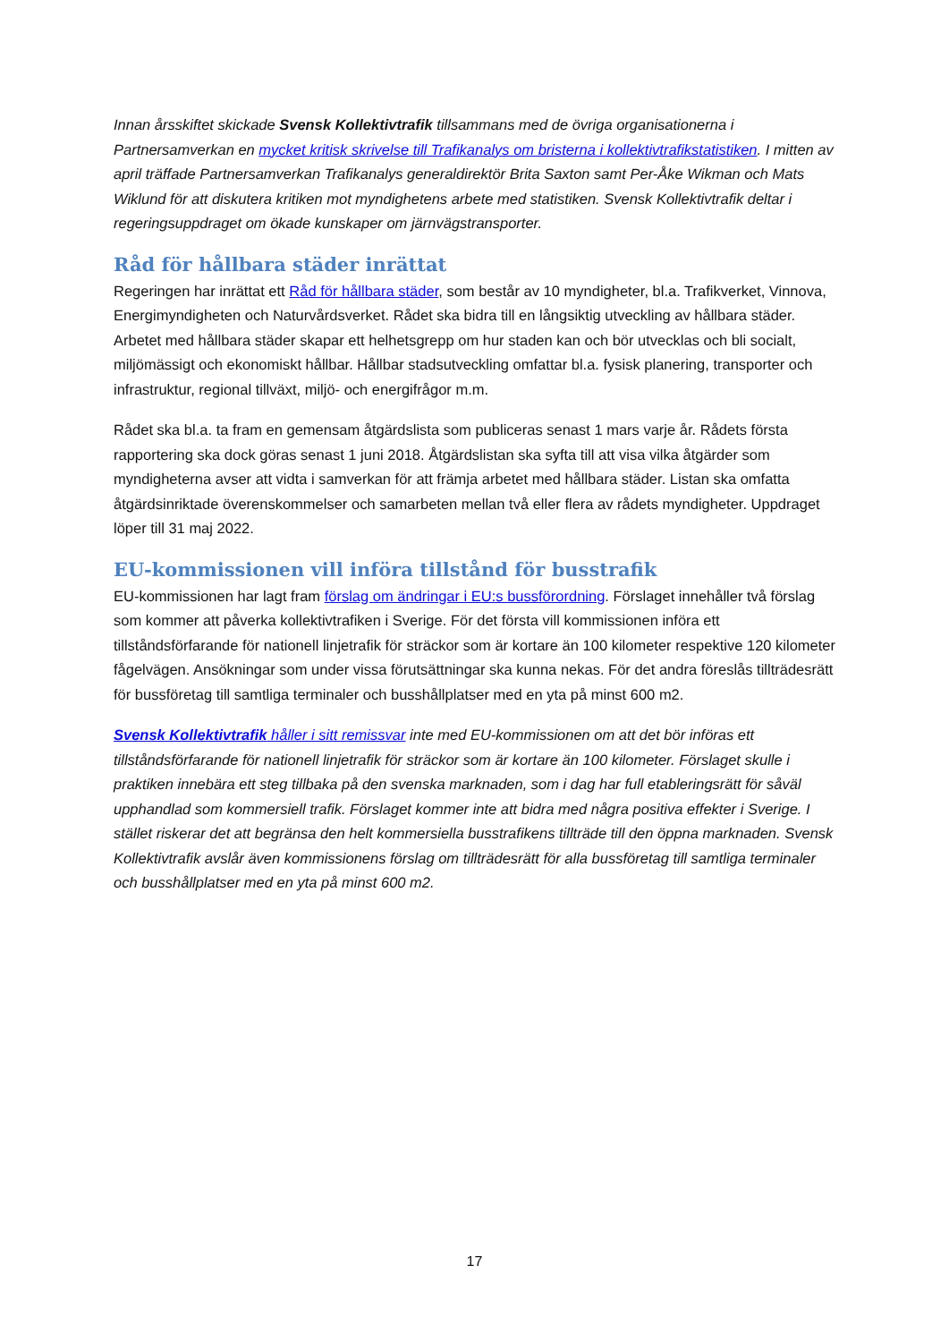Innan årsskiftet skickade Svensk Kollektivtrafik tillsammans med de övriga organisationerna i Partnersamverkan en mycket kritisk skrivelse till Trafikanalys om bristerna i kollektivtrafikstatistiken. I mitten av april träffade Partnersamverkan Trafikanalys generaldirektör Brita Saxton samt Per-Åke Wikman och Mats Wiklund för att diskutera kritiken mot myndighetens arbete med statistiken. Svensk Kollektivtrafik deltar i regeringsuppdraget om ökade kunskaper om järnvägstransporter.
Råd för hållbara städer inrättat
Regeringen har inrättat ett Råd för hållbara städer, som består av 10 myndigheter, bl.a. Trafikverket, Vinnova, Energimyndigheten och Naturvårdsverket. Rådet ska bidra till en långsiktig utveckling av hållbara städer. Arbetet med hållbara städer skapar ett helhetsgrepp om hur staden kan och bör utvecklas och bli socialt, miljömässigt och ekonomiskt hållbar. Hållbar stadsutveckling omfattar bl.a. fysisk planering, transporter och infrastruktur, regional tillväxt, miljö- och energifrågor m.m.
Rådet ska bl.a. ta fram en gemensam åtgärdslista som publiceras senast 1 mars varje år. Rådets första rapportering ska dock göras senast 1 juni 2018. Åtgärdslistan ska syfta till att visa vilka åtgärder som myndigheterna avser att vidta i samverkan för att främja arbetet med hållbara städer. Listan ska omfatta åtgärdsinriktade överenskommelser och samarbeten mellan två eller flera av rådets myndigheter. Uppdraget löper till 31 maj 2022.
EU-kommissionen vill införa tillstånd för busstrafik
EU-kommissionen har lagt fram förslag om ändringar i EU:s bussförordning. Förslaget innehåller två förslag som kommer att påverka kollektivtrafiken i Sverige. För det första vill kommissionen införa ett tillståndsförfarande för nationell linjetrafik för sträckor som är kortare än 100 kilometer respektive 120 kilometer fågelvägen. Ansökningar som under vissa förutsättningar ska kunna nekas. För det andra föreslås tillträdesrätt för bussföretag till samtliga terminaler och busshållplatser med en yta på minst 600 m2.
Svensk Kollektivtrafik håller i sitt remissvar inte med EU-kommissionen om att det bör införas ett tillståndsförfarande för nationell linjetrafik för sträckor som är kortare än 100 kilometer. Förslaget skulle i praktiken innebära ett steg tillbaka på den svenska marknaden, som i dag har full etableringsrätt för såväl upphandlad som kommersiell trafik. Förslaget kommer inte att bidra med några positiva effekter i Sverige. I stället riskerar det att begränsa den helt kommersiella busstrafikens tillträde till den öppna marknaden. Svensk Kollektivtrafik avslår även kommissionens förslag om tillträdesrätt för alla bussföretag till samtliga terminaler och busshållplatser med en yta på minst 600 m2.
17